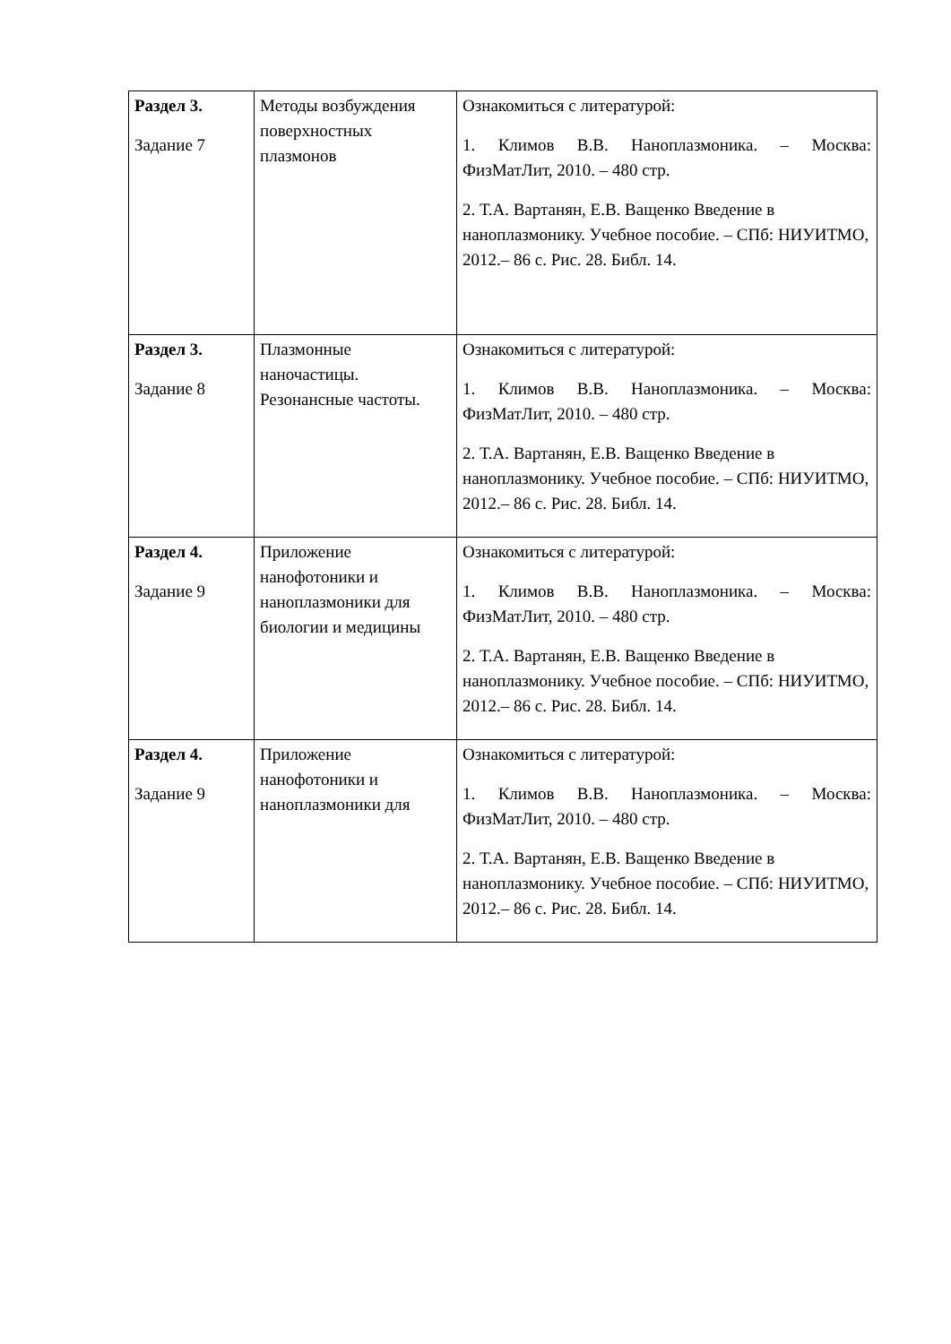| Раздел 3. Задание 7 | Методы возбуждения поверхностных плазмонов | Ознакомиться с литературой: 1. Климов В.В. Наноплазмоника. – Москва: ФизМатЛит, 2010. – 480 стр. 2. Т.А. Вартанян, Е.В. Ващенко Введение в наноплазмонику. Учебное пособие. – СПб: НИУИТМО, 2012.– 86 с. Рис. 28. Библ. 14. |
| Раздел 3. Задание 8 | Плазмонные наночастицы. Резонансные частоты. | Ознакомиться с литературой: 1. Климов В.В. Наноплазмоника. – Москва: ФизМатЛит, 2010. – 480 стр. 2. Т.А. Вартанян, Е.В. Ващенко Введение в наноплазмонику. Учебное пособие. – СПб: НИУИТМО, 2012.– 86 с. Рис. 28. Библ. 14. |
| Раздел 4. Задание 9 | Приложение нанофотоники и наноплазмоники для биологии и медицины | Ознакомиться с литературой: 1. Климов В.В. Наноплазмоника. – Москва: ФизМатЛит, 2010. – 480 стр. 2. Т.А. Вартанян, Е.В. Ващенко Введение в наноплазмонику. Учебное пособие. – СПб: НИУИТМО, 2012.– 86 с. Рис. 28. Библ. 14. |
| Раздел 4. Задание 9 | Приложение нанофотоники и наноплазмоники для | Ознакомиться с литературой: 1. Климов В.В. Наноплазмоника. – Москва: ФизМатЛит, 2010. – 480 стр. 2. Т.А. Вартанян, Е.В. Ващенко Введение в наноплазмонику. Учебное пособие. – СПб: НИУИТМО, 2012.– 86 с. Рис. 28. Библ. 14. |